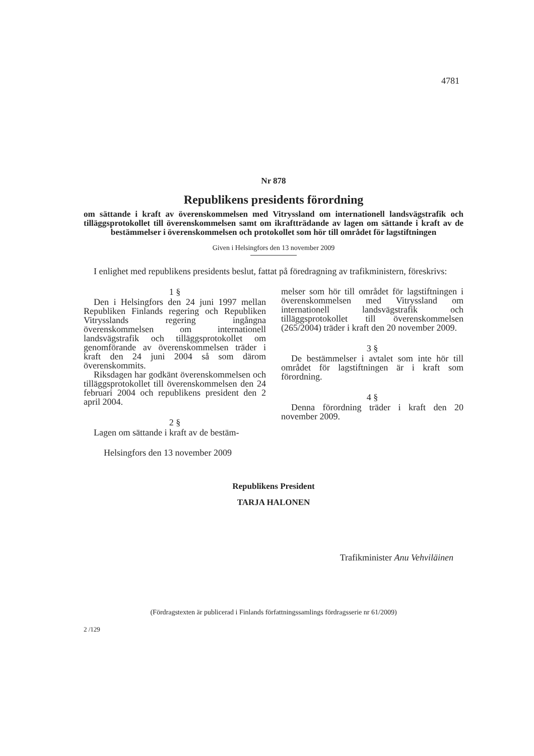4781
Nr 878
Republikens presidents förordning
om sättande i kraft av överenskommelsen med Vitryssland om internationell landsvägstrafik och tilläggsprotokollet till överenskommelsen samt om ikraftträdande av lagen om sättande i kraft av de bestämmelser i överenskommelsen och protokollet som hör till området för lagstiftningen
Given i Helsingfors den 13 november 2009
I enlighet med republikens presidents beslut, fattat på föredragning av trafikministern, föreskrivs:
1 §
Den i Helsingfors den 24 juni 1997 mellan Republiken Finlands regering och Republiken Vitrysslands regering ingångna överenskommelsen om internationell landsvägstrafik och tilläggsprotokollet om genomförande av överenskommelsen träder i kraft den 24 juni 2004 så som därom överenskommits.
Riksdagen har godkänt överenskommelsen och tilläggsprotokollet till överenskommelsen den 24 februari 2004 och republikens president den 2 april 2004.
2 §
Lagen om sättande i kraft av de bestäm-
melser som hör till området för lagstiftningen i överenskommelsen med Vitryssland om internationell landsvägstrafik och tilläggsprotokollet till överenskommelsen (265/2004) träder i kraft den 20 november 2009.
3 §
De bestämmelser i avtalet som inte hör till området för lagstiftningen är i kraft som förordning.
4 §
Denna förordning träder i kraft den 20 november 2009.
Helsingfors den 13 november 2009
Republikens President
TARJA HALONEN
Trafikminister Anu Vehviläinen
(Fördragstexten är publicerad i Finlands författningssamlings fördragsserie nr 61/2009)
2 /129